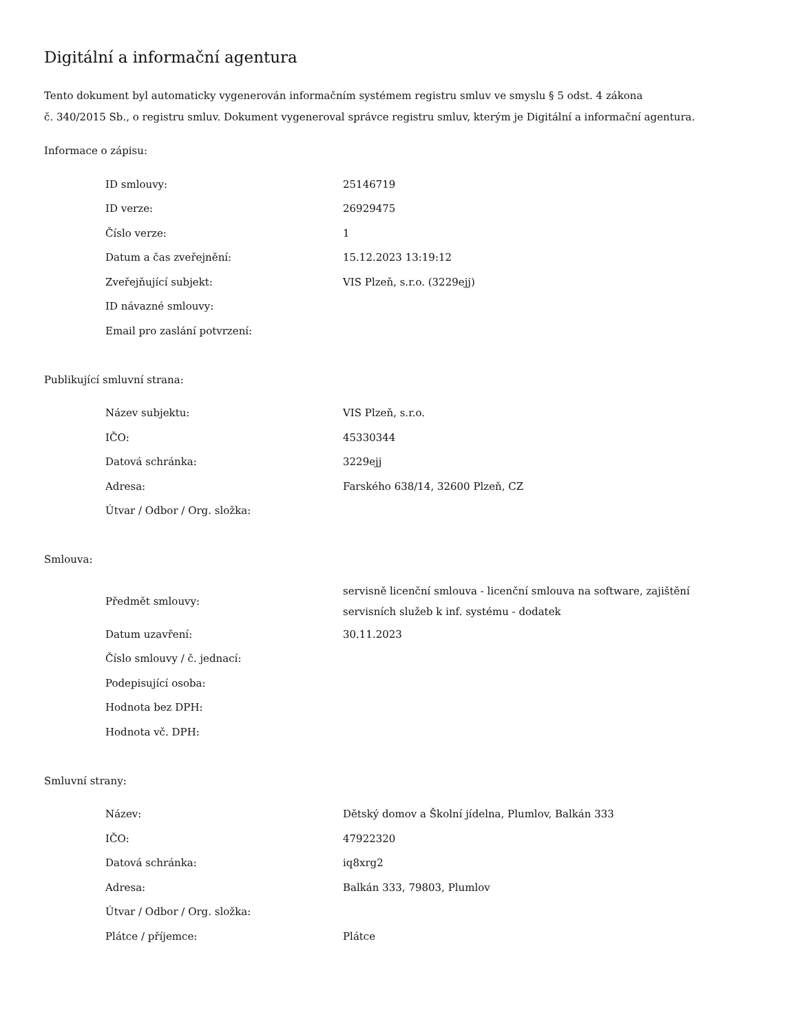Digitální a informační agentura
Tento dokument byl automaticky vygenerován informačním systémem registru smluv ve smyslu § 5 odst. 4 zákona
č. 340/2015 Sb., o registru smluv. Dokument vygeneroval správce registru smluv, kterým je Digitální a informační agentura.
Informace o zápisu:
| ID smlouvy: | 25146719 |
| ID verze: | 26929475 |
| Číslo verze: | 1 |
| Datum a čas zveřejnění: | 15.12.2023 13:19:12 |
| Zveřejňující subjekt: | VIS Plzeň, s.r.o. (3229ejj) |
| ID návazné smlouvy: | |
| Email pro zaslání potvrzení: | |
Publikující smluvní strana:
| Název subjektu: | VIS Plzeň, s.r.o. |
| IČO: | 45330344 |
| Datová schránka: | 3229ejj |
| Adresa: | Farského 638/14, 32600 Plzeň, CZ |
| Útvar / Odbor / Org. složka: | |
Smlouva:
| Předmět smlouvy: | servisně licenční smlouva - licenční smlouva na software, zajištění servisních služeb k inf. systému - dodatek |
| Datum uzavření: | 30.11.2023 |
| Číslo smlouvy / č. jednací: | |
| Podepisující osoba: | |
| Hodnota bez DPH: | |
| Hodnota vč. DPH: | |
Smluvní strany:
| Název: | Dětský domov a Školní jídelna, Plumlov, Balkán 333 |
| IČO: | 47922320 |
| Datová schránka: | iq8xrg2 |
| Adresa: | Balkán 333, 79803, Plumlov |
| Útvar / Odbor / Org. složka: | |
| Plátce / příjemce: | Plátce |